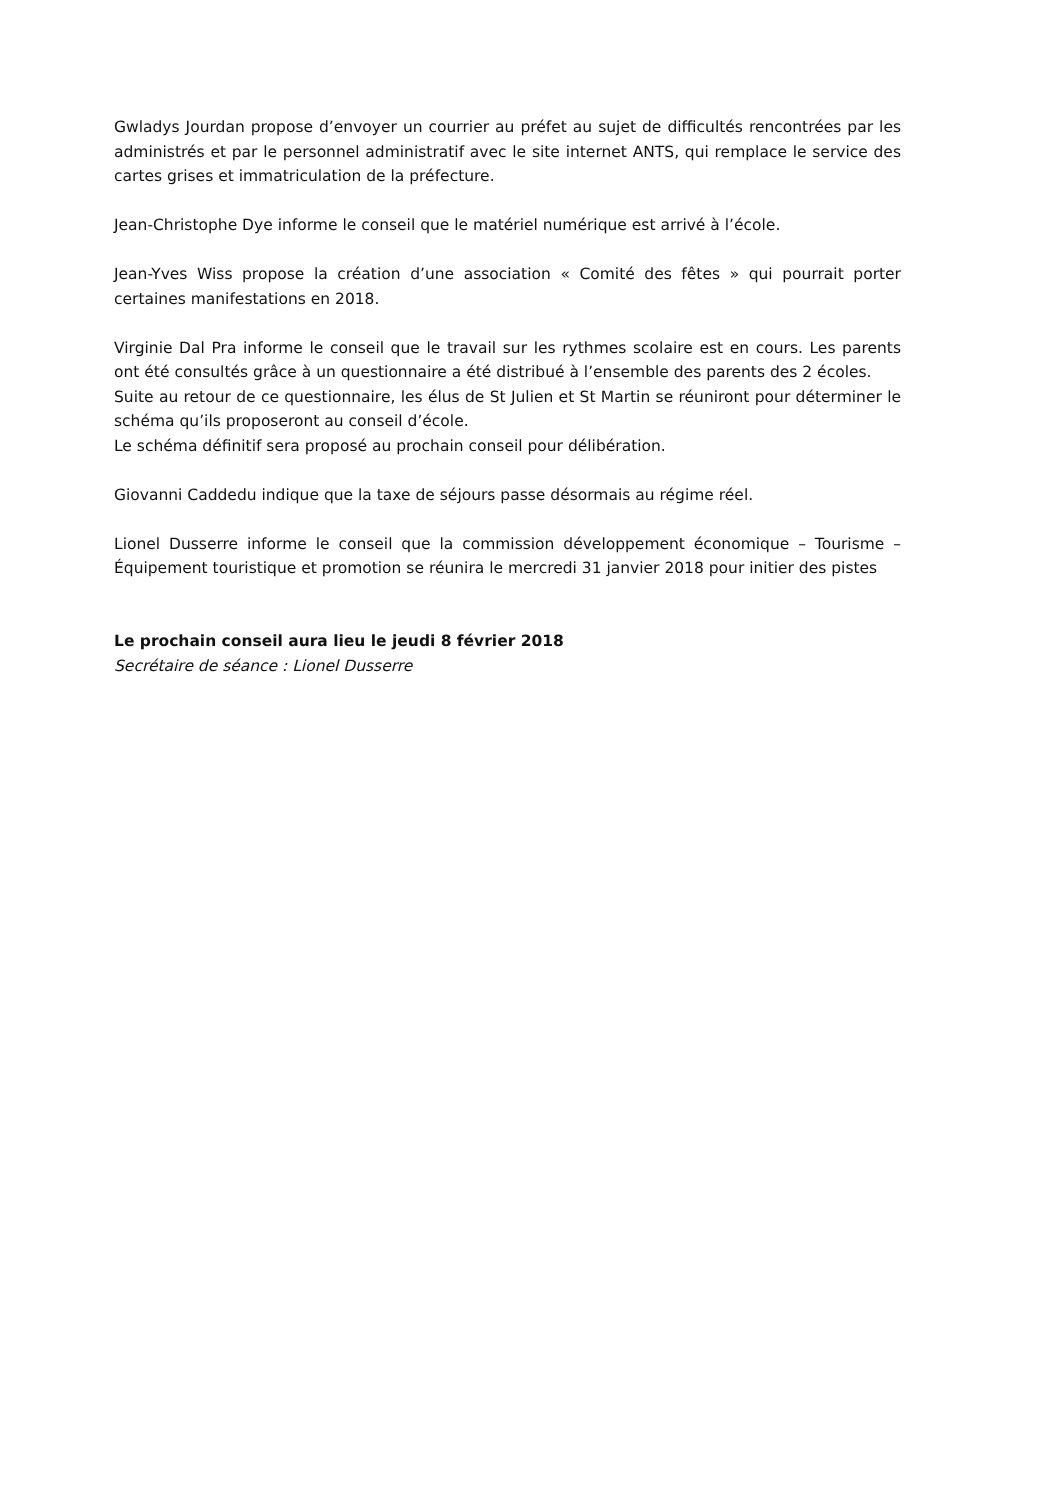Gwladys Jourdan propose d’envoyer un courrier au préfet au sujet de difficultés rencontrées par les administrés et par le personnel administratif avec le site internet ANTS, qui remplace le service des cartes grises et immatriculation de la préfecture.
Jean-Christophe Dye informe le conseil que le matériel numérique est arrivé à l’école.
Jean-Yves Wiss propose la création d’une association « Comité des fêtes » qui pourrait porter certaines manifestations en 2018.
Virginie Dal Pra informe le conseil que le travail sur les rythmes scolaire est en cours. Les parents ont été consultés grâce à un questionnaire a été distribué à l’ensemble des parents des 2 écoles.
Suite au retour de ce questionnaire, les élus de St Julien et St Martin se réuniront pour déterminer le schéma qu’ils proposeront au conseil d’école.
Le schéma définitif sera proposé au prochain conseil pour délibération.
Giovanni Caddedu indique que la taxe de séjours passe désormais au régime réel.
Lionel Dusserre informe le conseil que la commission développement économique – Tourisme – Équipement touristique et promotion se réunira le mercredi 31 janvier 2018 pour initier des pistes
Le prochain conseil aura lieu le jeudi 8 février 2018
Secrétaire de séance : Lionel Dusserre